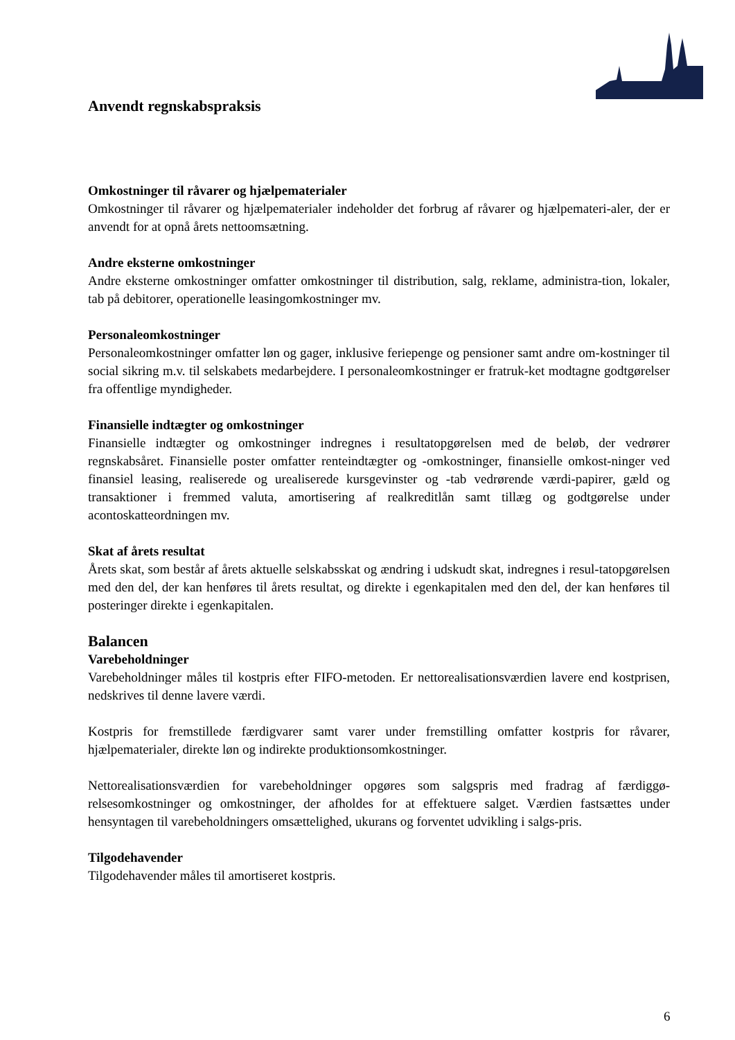Anvendt regnskabspraksis
Omkostninger til råvarer og hjælpematerialer
Omkostninger til råvarer og hjælpematerialer indeholder det forbrug af råvarer og hjælpemateri-aler, der er anvendt for at opnå årets nettoomsætning.
Andre eksterne omkostninger
Andre eksterne omkostninger omfatter omkostninger til distribution, salg, reklame, administra-tion, lokaler, tab på debitorer, operationelle leasingomkostninger mv.
Personaleomkostninger
Personaleomkostninger omfatter løn og gager, inklusive feriepenge og pensioner samt andre om-kostninger til social sikring m.v. til selskabets medarbejdere. I personaleomkostninger er fratruk-ket modtagne godtgørelser fra offentlige myndigheder.
Finansielle indtægter og omkostninger
Finansielle indtægter og omkostninger indregnes i resultatopgørelsen med de beløb, der vedrører regnskabsåret. Finansielle poster omfatter renteindtægter og -omkostninger, finansielle omkost-ninger ved finansiel leasing, realiserede og urealiserede kursgevinster og -tab vedrørende værdi-papirer, gæld og transaktioner i fremmed valuta, amortisering af realkreditlån samt tillæg og godtgørelse under acontoskatteordningen mv.
Skat af årets resultat
Årets skat, som består af årets aktuelle selskabsskat og ændring i udskudt skat, indregnes i resul-tatopgørelsen med den del, der kan henføres til årets resultat, og direkte i egenkapitalen med den del, der kan henføres til posteringer direkte i egenkapitalen.
Balancen
Varebeholdninger
Varebeholdninger måles til kostpris efter FIFO-metoden. Er nettorealisationsværdien lavere end kostprisen, nedskrives til denne lavere værdi.
Kostpris for fremstillede færdigvarer samt varer under fremstilling omfatter kostpris for råvarer, hjælpematerialer, direkte løn og indirekte produktionsomkostninger.
Nettorealisationsværdien for varebeholdninger opgøres som salgspris med fradrag af færdiggø-relsesomkostninger og omkostninger, der afholdes for at effektuere salget. Værdien fastsættes under hensyntagen til varebeholdningers omsættelighed, ukurans og forventet udvikling i salgs-pris.
Tilgodehavender
Tilgodehavender måles til amortiseret kostpris.
6